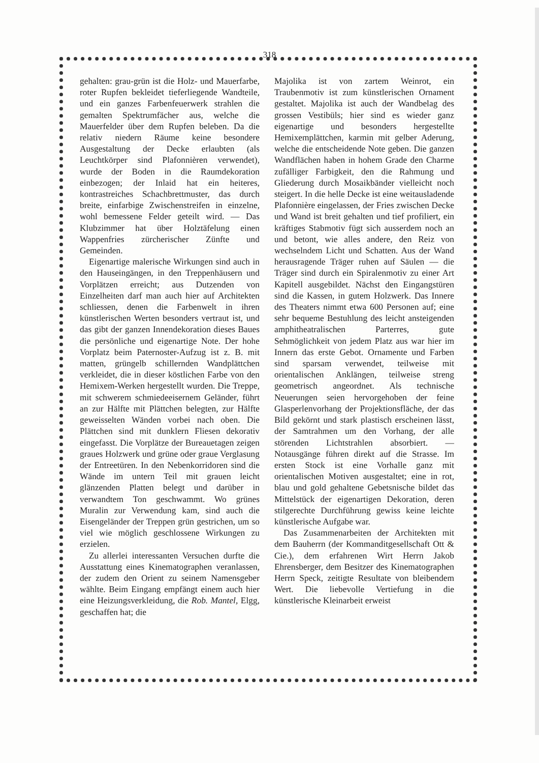318
gehalten: grau-grün ist die Holz- und Mauerfarbe, roter Rupfen bekleidet tieferliegende Wandteile, und ein ganzes Farbenfeuerwerk strahlen die gemalten Spektrumfächer aus, welche die Mauerfelder über dem Rupfen beleben. Da die relativ niedern Räume keine besondere Ausgestaltung der Decke erlaubten (als Leuchtkörper sind Plafonnièren verwendet), wurde der Boden in die Raumdekoration einbezogen; der Inlaid hat ein heiteres, kontrastreiches Schachbrettmuster, das durch breite, einfarbige Zwischenstreifen in einzelne, wohl bemessene Felder geteilt wird. — Das Klubzimmer hat über Holztäfelung einen Wappenfries zürcherischer Zünfte und Gemeinden.
Eigenartige malerische Wirkungen sind auch in den Hauseingängen, in den Treppenhäusern und Vorplätzen erreicht; aus Dutzenden von Einzelheiten darf man auch hier auf Architekten schliessen, denen die Farbenwelt in ihren künstlerischen Werten besonders vertraut ist, und das gibt der ganzen Innendekoration dieses Baues die persönliche und eigenartige Note. Der hohe Vorplatz beim Paternoster-Aufzug ist z. B. mit matten, grüngelb schillernden Wandplättchen verkleidet, die in dieser köstlichen Farbe von den Hemixem-Werken hergestellt wurden. Die Treppe, mit schwerem schmiedeeisernem Geländer, führt an zur Hälfte mit Plättchen belegten, zur Hälfte geweisselten Wänden vorbei nach oben. Die Plättchen sind mit dunklern Fliesen dekorativ eingefasst. Die Vorplätze der Bureauetagen zeigen graues Holzwerk und grüne oder graue Verglasung der Entreetüren. In den Nebenkorridoren sind die Wände im untern Teil mit grauen leicht glänzenden Platten belegt und darüber in verwandtem Ton geschwammt. Wo grünes Muralin zur Verwendung kam, sind auch die Eisengeländer der Treppen grün gestrichen, um so viel wie möglich geschlossene Wirkungen zu erzielen.
Zu allerlei interessanten Versuchen durfte die Ausstattung eines Kinematographen veranlassen, der zudem den Orient zu seinem Namensgeber wählte. Beim Eingang empfängt einem auch hier eine Heizungsverkleidung, die Rob. Mantel, Elgg, geschaffen hat; die
Majolika ist von zartem Weinrot, ein Traubenmotiv ist zum künstlerischen Ornament gestaltet. Majolika ist auch der Wandbelag des grossen Vestibüls; hier sind es wieder ganz eigenartige und besonders hergestellte Hemixemplättchen, karmin mit gelber Aderung, welche die entscheidende Note geben. Die ganzen Wandflächen haben in hohem Grade den Charme zufälliger Farbigkeit, den die Rahmung und Gliederung durch Mosaikbänder vielleicht noch steigert. In die helle Decke ist eine weitausladende Plafonnière eingelassen, der Fries zwischen Decke und Wand ist breit gehalten und tief profiliert, ein kräftiges Stabmotiv fügt sich ausserdem noch an und betont, wie alles andere, den Reiz von wechselndem Licht und Schatten. Aus der Wand herausragende Träger ruhen auf Säulen — die Träger sind durch ein Spiralenmotiv zu einer Art Kapitell ausgebildet. Nächst den Eingangstüren sind die Kassen, in gutem Holzwerk. Das Innere des Theaters nimmt etwa 600 Personen auf; eine sehr bequeme Bestuhlung des leicht ansteigenden amphitheatralischen Parterres, gute Sehmöglichkeit von jedem Platz aus war hier im Innern das erste Gebot. Ornamente und Farben sind sparsam verwendet, teilweise mit orientalischen Anklängen, teilweise streng geometrisch angeordnet. Als technische Neuerungen seien hervorgehoben der feine Glasperlenvorhang der Projektionsfläche, der das Bild gekörnt und stark plastisch erscheinen lässt, der Samtrahmen um den Vorhang, der alle störenden Lichtstrahlen absorbiert. — Notausgänge führen direkt auf die Strasse. Im ersten Stock ist eine Vorhalle ganz mit orientalischen Motiven ausgestaltet; eine in rot, blau und gold gehaltene Gebetsnische bildet das Mittelstück der eigenartigen Dekoration, deren stilgerechte Durchführung gewiss keine leichte künstlerische Aufgabe war.
Das Zusammenarbeiten der Architekten mit dem Bauherrn (der Kommanditgesellschaft Ott & Cie.), dem erfahrenen Wirt Herrn Jakob Ehrensberger, dem Besitzer des Kinematographen Herrn Speck, zeitigte Resultate von bleibendem Wert. Die liebevolle Vertiefung in die künstlerische Kleinarbeit erweist